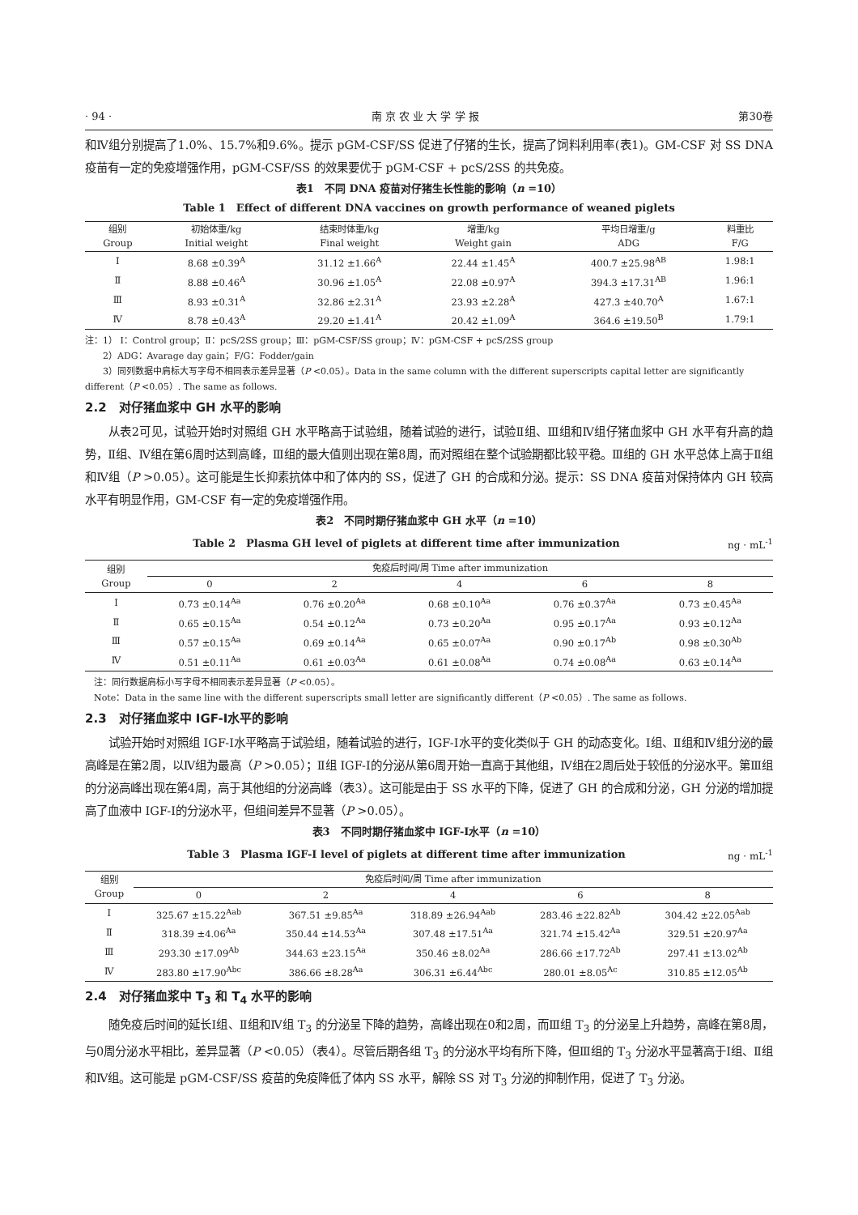· 94 · 南 京 农 业 大 学 学 报 第30卷
和Ⅳ组分别提高了1.0%、15.7%和9.6%。提示 pGM-CSF/SS 促进了仔猪的生长，提高了饲料利用率(表1)。GM-CSF 对 SS DNA 疫苗有一定的免疫增强作用，pGM-CSF/SS 的效果要优于 pGM-CSF + pcS/2SS 的共免疫。
表1　不同 DNA 疫苗对仔猪生长性能的影响（n =10）
Table 1　Effect of different DNA vaccines on growth performance of weaned piglets
| 组别 Group | 初始体重/kg Initial weight | 结束时体重/kg Final weight | 增重/kg Weight gain | 平均日增重/g ADG | 料重比 F/G |
| --- | --- | --- | --- | --- | --- |
| Ⅰ | 8.68 ±0.39<sup>A</sup> | 31.12 ±1.66<sup>A</sup> | 22.44 ±1.45<sup>A</sup> | 400.7 ±25.98<sup>AB</sup> | 1.98:1 |
| Ⅱ | 8.88 ±0.46<sup>A</sup> | 30.96 ±1.05<sup>A</sup> | 22.08 ±0.97<sup>A</sup> | 394.3 ±17.31<sup>AB</sup> | 1.96:1 |
| Ⅲ | 8.93 ±0.31<sup>A</sup> | 32.86 ±2.31<sup>A</sup> | 23.93 ±2.28<sup>A</sup> | 427.3 ±40.70<sup>A</sup> | 1.67:1 |
| Ⅳ | 8.78 ±0.43<sup>A</sup> | 29.20 ±1.41<sup>A</sup> | 20.42 ±1.09<sup>A</sup> | 364.6 ±19.50<sup>B</sup> | 1.79:1 |
注：1） Ⅰ：Control group；Ⅱ：pcS/2SS group；Ⅲ：pGM-CSF/SS group；Ⅳ：pGM-CSF + pcS/2SS group
　　2）ADG：Avarage day gain；F/G：Fodder/gain
　　3）同列数据中肩标大写字母不相同表示差异显著（P <0.05）。Data in the same column with the different superscripts capital letter are significantly different（P <0.05）. The same as follows.
2.2　对仔猪血浆中 GH 水平的影响
从表2可见，试验开始时对照组 GH 水平略高于试验组，随着试验的进行，试验Ⅱ组、Ⅲ组和Ⅳ组仔猪血浆中 GH 水平有升高的趋势，Ⅱ组、Ⅳ组在第6周时达到高峰，Ⅲ组的最大值则出现在第8周，而对照组在整个试验期都比较平稳。Ⅲ组的 GH 水平总体上高于Ⅱ组和Ⅳ组（P >0.05）。这可能是生长抑素抗体中和了体内的 SS，促进了 GH 的合成和分泌。提示：SS DNA 疫苗对保持体内 GH 较高水平有明显作用，GM-CSF 有一定的免疫增强作用。
表2　不同时期仔猪血浆中 GH 水平（n =10）
Table 2　Plasma GH level of piglets at different time after immunization ng · mL<sup>-1</sup>
| 组别 Group | 免疫后时间/周 Time after immunization | | | | |
| --- | --- | --- | --- | --- | --- |
| | 0 | 2 | 4 | 6 | 8 |
| Ⅰ | 0.73 ±0.14<sup>Aa</sup> | 0.76 ±0.20<sup>Aa</sup> | 0.68 ±0.10<sup>Aa</sup> | 0.76 ±0.37<sup>Aa</sup> | 0.73 ±0.45<sup>Aa</sup> |
| Ⅱ | 0.65 ±0.15<sup>Aa</sup> | 0.54 ±0.12<sup>Aa</sup> | 0.73 ±0.20<sup>Aa</sup> | 0.95 ±0.17<sup>Aa</sup> | 0.93 ±0.12<sup>Aa</sup> |
| Ⅲ | 0.57 ±0.15<sup>Aa</sup> | 0.69 ±0.14<sup>Aa</sup> | 0.65 ±0.07<sup>Aa</sup> | 0.90 ±0.17<sup>Ab</sup> | 0.98 ±0.30<sup>Ab</sup> |
| Ⅳ | 0.51 ±0.11<sup>Aa</sup> | 0.61 ±0.03<sup>Aa</sup> | 0.61 ±0.08<sup>Aa</sup> | 0.74 ±0.08<sup>Aa</sup> | 0.63 ±0.14<sup>Aa</sup> |
　注：同行数据肩标小写字母不相同表示差异显著（P <0.05）。
　Note：Data in the same line with the different superscripts small letter are significantly different（P <0.05）. The same as follows.
2.3　对仔猪血浆中 IGF-Ⅰ水平的影响
试验开始时对照组 IGF-Ⅰ水平略高于试验组，随着试验的进行，IGF-Ⅰ水平的变化类似于 GH 的动态变化。Ⅰ组、Ⅱ组和Ⅳ组分泌的最高峰是在第2周，以Ⅳ组为最高（P >0.05）；Ⅱ组 IGF-Ⅰ的分泌从第6周开始一直高于其他组，Ⅳ组在2周后处于较低的分泌水平。第Ⅲ组的分泌高峰出现在第4周，高于其他组的分泌高峰（表3）。这可能是由于 SS 水平的下降，促进了 GH 的合成和分泌，GH 分泌的增加提高了血液中 IGF-Ⅰ的分泌水平，但组间差异不显著（P >0.05）。
表3　不同时期仔猪血浆中 IGF-Ⅰ水平（n =10）
Table 3　Plasma IGF-Ⅰ level of piglets at different time after immunization ng · mL<sup>-1</sup>
| 组别 Group | 免疫后时间/周 Time after immunization | | | | |
| --- | --- | --- | --- | --- | --- |
| | 0 | 2 | 4 | 6 | 8 |
| Ⅰ | 325.67 ±15.22<sup>Aab</sup> | 367.51 ±9.85<sup>Aa</sup> | 318.89 ±26.94<sup>Aab</sup> | 283.46 ±22.82<sup>Ab</sup> | 304.42 ±22.05<sup>Aab</sup> |
| Ⅱ | 318.39 ±4.06<sup>Aa</sup> | 350.44 ±14.53<sup>Aa</sup> | 307.48 ±17.51<sup>Aa</sup> | 321.74 ±15.42<sup>Aa</sup> | 329.51 ±20.97<sup>Aa</sup> |
| Ⅲ | 293.30 ±17.09<sup>Ab</sup> | 344.63 ±23.15<sup>Aa</sup> | 350.46 ±8.02<sup>Aa</sup> | 286.66 ±17.72<sup>Ab</sup> | 297.41 ±13.02<sup>Ab</sup> |
| Ⅳ | 283.80 ±17.90<sup>Abc</sup> | 386.66 ±8.28<sup>Aa</sup> | 306.31 ±6.44<sup>Abc</sup> | 280.01 ±8.05<sup>Ac</sup> | 310.85 ±12.05<sup>Ab</sup> |
2.4　对仔猪血浆中 T<sub>3</sub> 和 T<sub>4</sub> 水平的影响
随免疫后时间的延长Ⅰ组、Ⅱ组和Ⅳ组 T<sub>3</sub> 的分泌呈下降的趋势，高峰出现在0和2周，而Ⅲ组 T<sub>3</sub> 的分泌呈上升趋势，高峰在第8周，与0周分泌水平相比，差异显著（P <0.05）（表4）。尽管后期各组 T<sub>3</sub> 的分泌水平均有所下降，但Ⅲ组的 T<sub>3</sub> 分泌水平显著高于Ⅰ组、Ⅱ组和Ⅳ组。这可能是 pGM-CSF/SS 疫苗的免疫降低了体内 SS 水平，解除 SS 对 T<sub>3</sub> 分泌的抑制作用，促进了 T<sub>3</sub> 分泌。